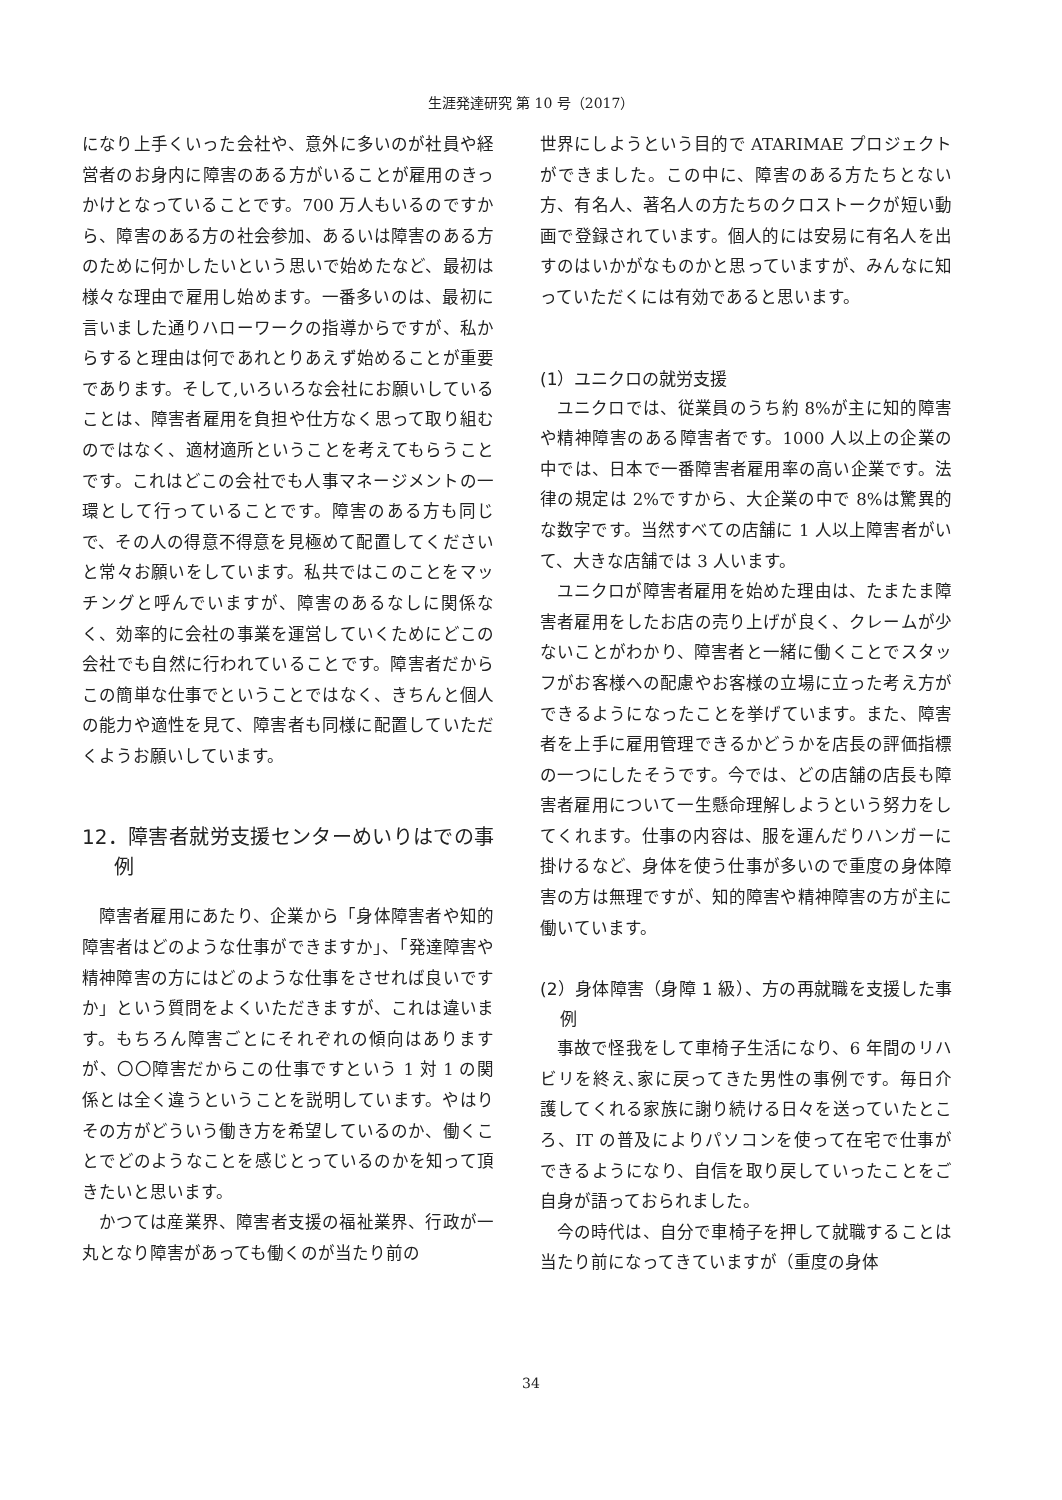生涯発達研究 第 10 号（2017）
になり上手くいった会社や、意外に多いのが社員や経営者のお身内に障害のある方がいることが雇用のきっかけとなっていることです。700 万人もいるのですから、障害のある方の社会参加、あるいは障害のある方のために何かしたいという思いで始めたなど、最初は様々な理由で雇用し始めます。一番多いのは、最初に言いました通りハローワークの指導からですが、私からすると理由は何であれとりあえず始めることが重要であります。そして,いろいろな会社にお願いしていることは、障害者雇用を負担や仕方なく思って取り組むのではなく、適材適所ということを考えてもらうことです。これはどこの会社でも人事マネージメントの一環として行っていることです。障害のある方も同じで、その人の得意不得意を見極めて配置してくださいと常々お願いをしています。私共ではこのことをマッチングと呼んでいますが、障害のあるなしに関係なく、効率的に会社の事業を運営していくためにどこの会社でも自然に行われていることです。障害者だからこの簡単な仕事でということではなく、きちんと個人の能力や適性を見て、障害者も同様に配置していただくようお願いしています。
12．障害者就労支援センターめいりはでの事例
障害者雇用にあたり、企業から「身体障害者や知的障害者はどのような仕事ができますか」、「発達障害や精神障害の方にはどのような仕事をさせれば良いですか」という質問をよくいただきますが、これは違います。もちろん障害ごとにそれぞれの傾向はありますが、〇〇障害だからこの仕事ですという 1 対 1 の関係とは全く違うということを説明しています。やはりその方がどういう働き方を希望しているのか、働くことでどのようなことを感じとっているのかを知って頂きたいと思います。
かつては産業界、障害者支援の福祉業界、行政が一丸となり障害があっても働くのが当たり前の
世界にしようという目的で ATARIMAE プロジェクトができました。この中に、障害のある方たちとない方、有名人、著名人の方たちのクロストークが短い動画で登録されています。個人的には安易に有名人を出すのはいかがなものかと思っていますが、みんなに知っていただくには有効であると思います。
(1）ユニクロの就労支援
ユニクロでは、従業員のうち約 8%が主に知的障害や精神障害のある障害者です。1000 人以上の企業の中では、日本で一番障害者雇用率の高い企業です。法律の規定は 2%ですから、大企業の中で 8%は驚異的な数字です。当然すべての店舗に 1 人以上障害者がいて、大きな店舗では 3 人います。
ユニクロが障害者雇用を始めた理由は、たまたま障害者雇用をしたお店の売り上げが良く、クレームが少ないことがわかり、障害者と一緒に働くことでスタッフがお客様への配慮やお客様の立場に立った考え方ができるようになったことを挙げています。また、障害者を上手に雇用管理できるかどうかを店長の評価指標の一つにしたそうです。今では、どの店舗の店長も障害者雇用について一生懸命理解しようという努力をしてくれます。仕事の内容は、服を運んだりハンガーに掛けるなど、身体を使う仕事が多いので重度の身体障害の方は無理ですが、知的障害や精神障害の方が主に働いています。
(2）身体障害（身障 1 級）、方の再就職を支援した事例
事故で怪我をして車椅子生活になり、6 年間のリハビリを終え､家に戻ってきた男性の事例です。毎日介護してくれる家族に謝り続ける日々を送っていたところ、IT の普及によりパソコンを使って在宅で仕事ができるようになり、自信を取り戻していったことをご自身が語っておられました。
今の時代は、自分で車椅子を押して就職することは当たり前になってきていますが（重度の身体
34